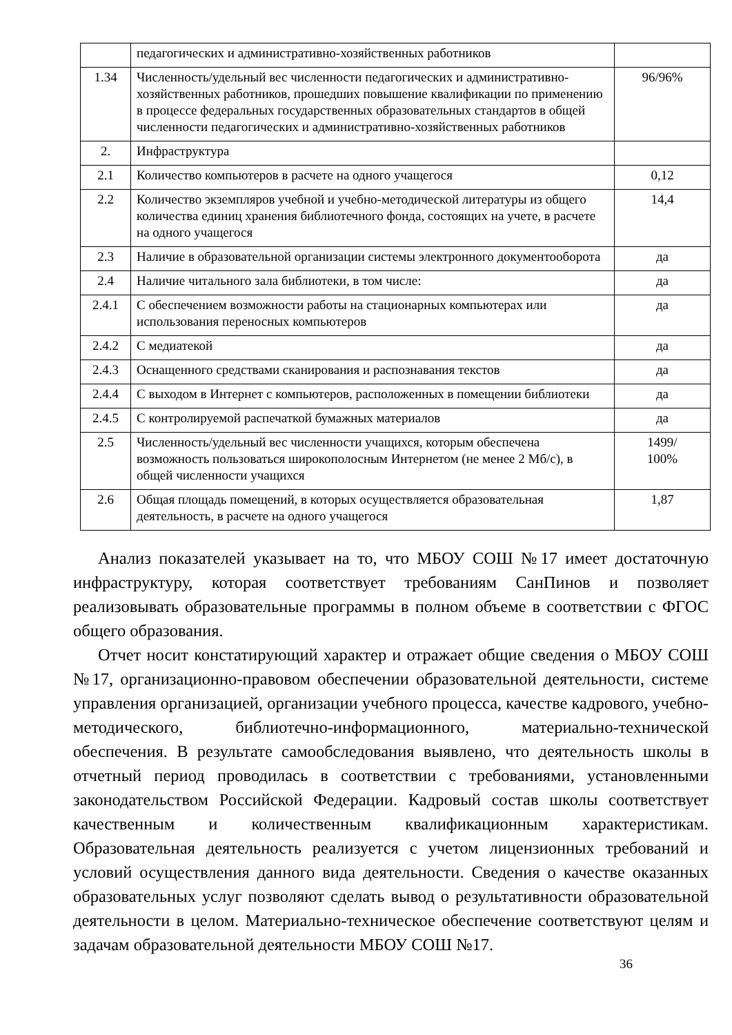| | педагогических и административно-хозяйственных работников | |
| 1.34 | Численность/удельный вес численности педагогических и административно-хозяйственных работников, прошедших повышение квалификации по применению в процессе федеральных государственных образовательных стандартов в общей численности педагогических и административно-хозяйственных работников | 96/96% |
| 2. | Инфраструктура | |
| 2.1 | Количество компьютеров в расчете на одного учащегося | 0,12 |
| 2.2 | Количество экземпляров учебной и учебно-методической литературы из общего количества единиц хранения библиотечного фонда, состоящих на учете, в расчете на одного учащегося | 14,4 |
| 2.3 | Наличие в образовательной организации системы электронного документооборота | да |
| 2.4 | Наличие читального зала библиотеки, в том числе: | да |
| 2.4.1 | С обеспечением возможности работы на стационарных компьютерах или использования переносных компьютеров | да |
| 2.4.2 | С медиатекой | да |
| 2.4.3 | Оснащенного средствами сканирования и распознавания текстов | да |
| 2.4.4 | С выходом в Интернет с компьютеров, расположенных в помещении библиотеки | да |
| 2.4.5 | С контролируемой распечаткой бумажных материалов | да |
| 2.5 | Численность/удельный вес численности учащихся, которым обеспечена возможность пользоваться широкополосным Интернетом (не менее 2 Мб/с), в общей численности учащихся | 1499/ 100% |
| 2.6 | Общая площадь помещений, в которых осуществляется образовательная деятельность, в расчете на одного учащегося | 1,87 |
Анализ показателей указывает на то, что МБОУ СОШ №17 имеет достаточную инфраструктуру, которая соответствует требованиям СанПинов и позволяет реализовывать образовательные программы в полном объеме в соответствии с ФГОС общего образования.
Отчет носит констатирующий характер и отражает общие сведения о МБОУ СОШ №17, организационно-правовом обеспечении образовательной деятельности, системе управления организацией, организации учебного процесса, качестве кадрового, учебно-методического, библиотечно-информационного, материально-технической обеспечения. В результате самообследования выявлено, что деятельность школы в отчетный период проводилась в соответствии с требованиями, установленными законодательством Российской Федерации. Кадровый состав школы соответствует качественным и количественным квалификационным характеристикам. Образовательная деятельность реализуется с учетом лицензионных требований и условий осуществления данного вида деятельности. Сведения о качестве оказанных образовательных услуг позволяют сделать вывод о результативности образовательной деятельности в целом. Материально-техническое обеспечение соответствуют целям и задачам образовательной деятельности МБОУ СОШ №17.
36